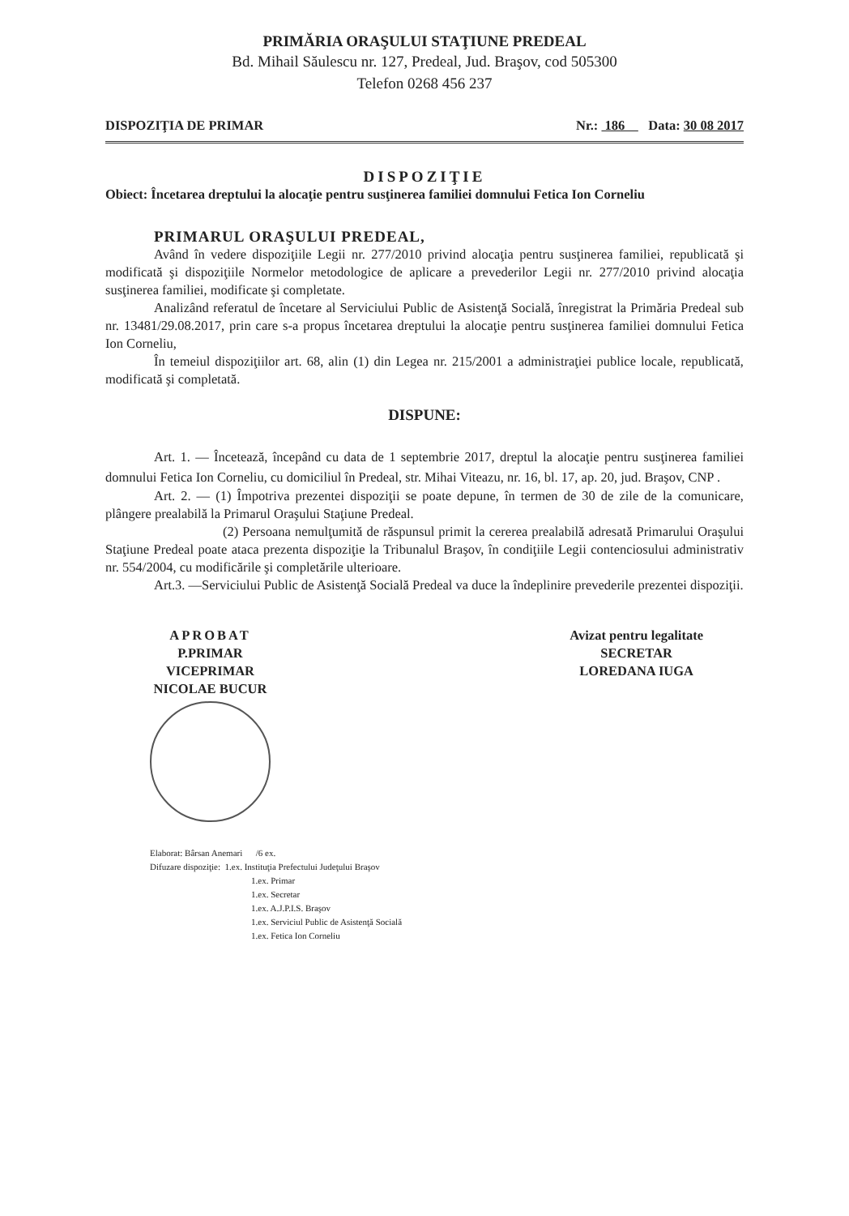PRIMĂRIA ORAŞULUI STAŢIUNE PREDEAL
Bd. Mihail Săulescu nr. 127, Predeal, Jud. Braşov, cod 505300
Telefon 0268 456 237
DISPOZIŢIA DE PRIMAR Nr.: 186 Data: 30 08 2017
DISPOZIŢIE
Obiect: Încetarea dreptului la alocaţie pentru susţinerea familiei domnului Fetica Ion Corneliu
PRIMARUL ORAŞULUI PREDEAL,
Având în vedere dispoziţiile Legii nr. 277/2010 privind alocaţia pentru susţinerea familiei, republicată şi modificată şi dispoziţiile Normelor metodologice de aplicare a prevederilor Legii nr. 277/2010 privind alocaţia susţinerea familiei, modificate şi completate.
Analizând referatul de încetare al Serviciului Public de Asistenţă Socială, înregistrat la Primăria Predeal sub nr. 13481/29.08.2017, prin care s-a propus încetarea dreptului la alocaţie pentru susţinerea familiei domnului Fetica Ion Corneliu,
În temeiul dispoziţiilor art. 68, alin (1) din Legea nr. 215/2001 a administraţiei publice locale, republicată, modificată şi completată.
DISPUNE:
Art. 1. — Încetează, începând cu data de 1 septembrie 2017, dreptul la alocaţie pentru susţinerea familiei domnului Fetica Ion Corneliu, cu domiciliul în Predeal, str. Mihai Viteazu, nr. 16, bl. 17, ap. 20, jud. Braşov, CNP .
Art. 2. — (1) Împotriva prezentei dispoziţii se poate depune, în termen de 30 de zile de la comunicare, plângere prealabilă la Primarul Oraşului Staţiune Predeal.
(2) Persoana nemulţumită de răspunsul primit la cererea prealabilă adresată Primarului Oraşului Staţiune Predeal poate ataca prezenta dispoziţie la Tribunalul Braşov, în condiţiile Legii contenciosului administrativ nr. 554/2004, cu modificările şi completările ulterioare.
Art.3. —Serviciului Public de Asistenţă Socială Predeal va duce la îndeplinire prevederile prezentei dispoziţii.
APROBAT
P.PRIMAR
VICEPRIMAR
NICOLAE BUCUR
Avizat pentru legalitate
SECRETAR
LOREDANA IUGA
Elaborat: Bârsan Anemari /6 ex.
Difuzare dispoziţie: 1.ex. Instituţia Prefectului Judeţului Braşov
1.ex. Primar
1.ex. Secretar
1.ex. A.J.P.I.S. Braşov
1.ex. Serviciul Public de Asistenţă Socială
1.ex. Fetica Ion Corneliu